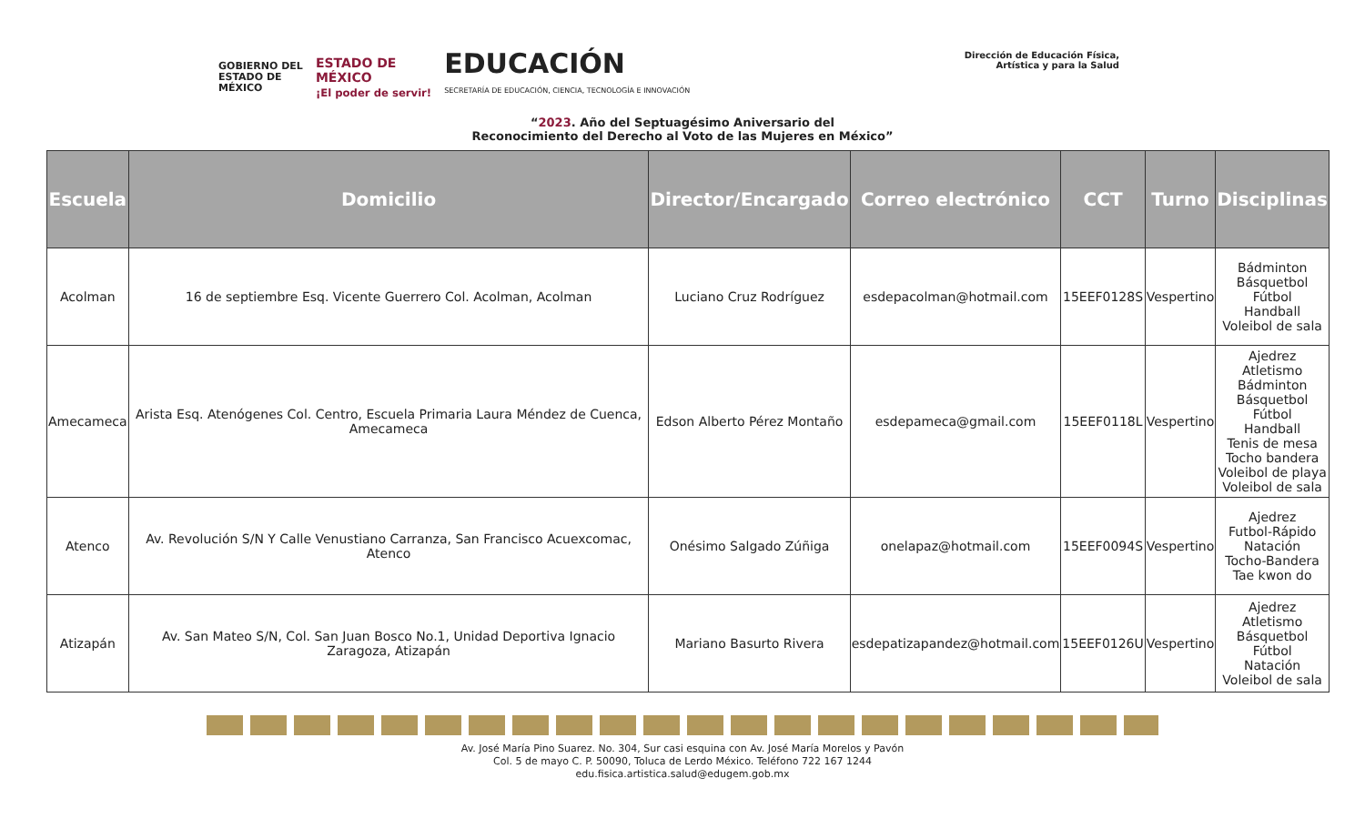GOBIERNO DEL
ESTADO DE
MÉXICO
ESTADO DE
MÉXICO
¡El poder de servir!
EDUCACIÓN
SECRETARÍA DE EDUCACIÓN, CIENCIA, TECNOLOGÍA E INNOVACIÓN
Dirección de Educación Física,
Artística y para la Salud
“2023. Año del Septuagésimo Aniversario del
Reconocimiento del Derecho al Voto de las Mujeres en México”
| Escuela | Domicilio | Director/Encargado | Correo electrónico | CCT | Turno | Disciplinas |
| --- | --- | --- | --- | --- | --- | --- |
| Acolman | 16 de septiembre Esq. Vicente Guerrero Col. Acolman, Acolman | Luciano Cruz Rodríguez | esdepacolman@hotmail.com | 15EEF0128S | Vespertino | Bádminton Básquetbol Fútbol Handball Voleibol de sala |
| Amecameca | Arista Esq. Atenógenes Col. Centro, Escuela Primaria Laura Méndez de Cuenca, Amecameca | Edson Alberto Pérez Montaño | esdepameca@gmail.com | 15EEF0118L | Vespertino | Ajedrez Atletismo Bádminton Básquetbol Fútbol Handball Tenis de mesa Tocho bandera Voleibol de playa Voleibol de sala |
| Atenco | Av. Revolución S/N Y Calle Venustiano Carranza, San Francisco Acuexcomac, Atenco | Onésimo Salgado Zúñiga | onelapaz@hotmail.com | 15EEF0094S | Vespertino | Ajedrez Futbol-Rápido Natación Tocho-Bandera Tae kwon do |
| Atizapán | Av. San Mateo S/N, Col. San Juan Bosco No.1, Unidad Deportiva Ignacio Zaragoza, Atizapán | Mariano Basurto Rivera | esdepatizapandez@hotmail.com | 15EEF0126U | Vespertino | Ajedrez Atletismo Básquetbol Fútbol Natación Voleibol de sala |
Av. José María Pino Suarez. No. 304, Sur casi esquina con Av. José María Morelos y Pavón
Col. 5 de mayo C. P. 50090, Toluca de Lerdo México. Teléfono 722 167 1244
edu.fisica.artistica.salud@edugem.gob.mx